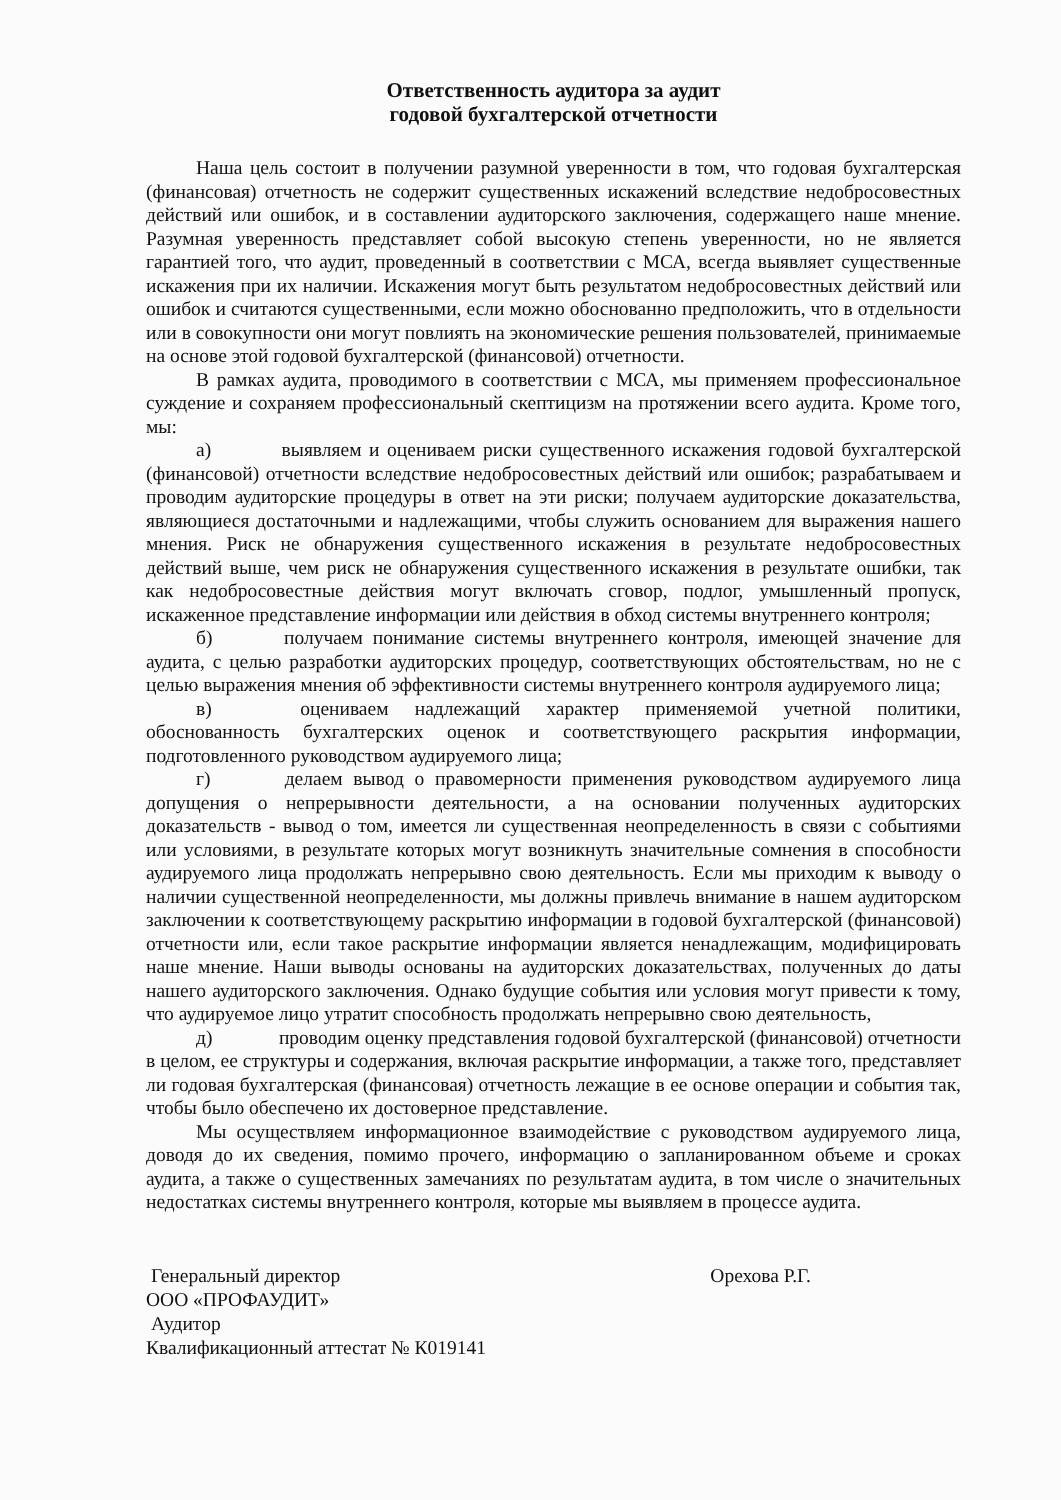Ответственность аудитора за аудит
годовой бухгалтерской отчетности
Наша цель состоит в получении разумной уверенности в том, что годовая бухгалтерская (финансовая) отчетность не содержит существенных искажений вследствие недобросовестных действий или ошибок, и в составлении аудиторского заключения, содержащего наше мнение. Разумная уверенность представляет собой высокую степень уверенности, но не является гарантией того, что аудит, проведенный в соответствии с МСА, всегда выявляет существенные искажения при их наличии. Искажения могут быть результатом недобросовестных действий или ошибок и считаются существенными, если можно обоснованно предположить, что в отдельности или в совокупности они могут повлиять на экономические решения пользователей, принимаемые на основе этой годовой бухгалтерской (финансовой) отчетности.
В рамках аудита, проводимого в соответствии с МСА, мы применяем профессиональное суждение и сохраняем профессиональный скептицизм на протяжении всего аудита. Кроме того, мы:
а) выявляем и оцениваем риски существенного искажения годовой бухгалтерской (финансовой) отчетности вследствие недобросовестных действий или ошибок; разрабатываем и проводим аудиторские процедуры в ответ на эти риски; получаем аудиторские доказательства, являющиеся достаточными и надлежащими, чтобы служить основанием для выражения нашего мнения. Риск не обнаружения существенного искажения в результате недобросовестных действий выше, чем риск не обнаружения существенного искажения в результате ошибки, так как недобросовестные действия могут включать сговор, подлог, умышленный пропуск, искаженное представление информации или действия в обход системы внутреннего контроля;
б) получаем понимание системы внутреннего контроля, имеющей значение для аудита, с целью разработки аудиторских процедур, соответствующих обстоятельствам, но не с целью выражения мнения об эффективности системы внутреннего контроля аудируемого лица;
в) оцениваем надлежащий характер применяемой учетной политики, обоснованность бухгалтерских оценок и соответствующего раскрытия информации, подготовленного руководством аудируемого лица;
г) делаем вывод о правомерности применения руководством аудируемого лица допущения о непрерывности деятельности, а на основании полученных аудиторских доказательств - вывод о том, имеется ли существенная неопределенность в связи с событиями или условиями, в результате которых могут возникнуть значительные сомнения в способности аудируемого лица продолжать непрерывно свою деятельность. Если мы приходим к выводу о наличии существенной неопределенности, мы должны привлечь внимание в нашем аудиторском заключении к соответствующему раскрытию информации в годовой бухгалтерской (финансовой) отчетности или, если такое раскрытие информации является ненадлежащим, модифицировать наше мнение. Наши выводы основаны на аудиторских доказательствах, полученных до даты нашего аудиторского заключения. Однако будущие события или условия могут привести к тому, что аудируемое лицо утратит способность продолжать непрерывно свою деятельность,
д) проводим оценку представления годовой бухгалтерской (финансовой) отчетности в целом, ее структуры и содержания, включая раскрытие информации, а также того, представляет ли годовая бухгалтерская (финансовая) отчетность лежащие в ее основе операции и события так, чтобы было обеспечено их достоверное представление.
Мы осуществляем информационное взаимодействие с руководством аудируемого лица, доводя до их сведения, помимо прочего, информацию о запланированном объеме и сроках аудита, а также о существенных замечаниях по результатам аудита, в том числе о значительных недостатках системы внутреннего контроля, которые мы выявляем в процессе аудита.
Генеральный директор
ООО «ПРОФАУДИТ»
Аудитор
Квалификационный аттестат № К019141
Орехова Р.Г.